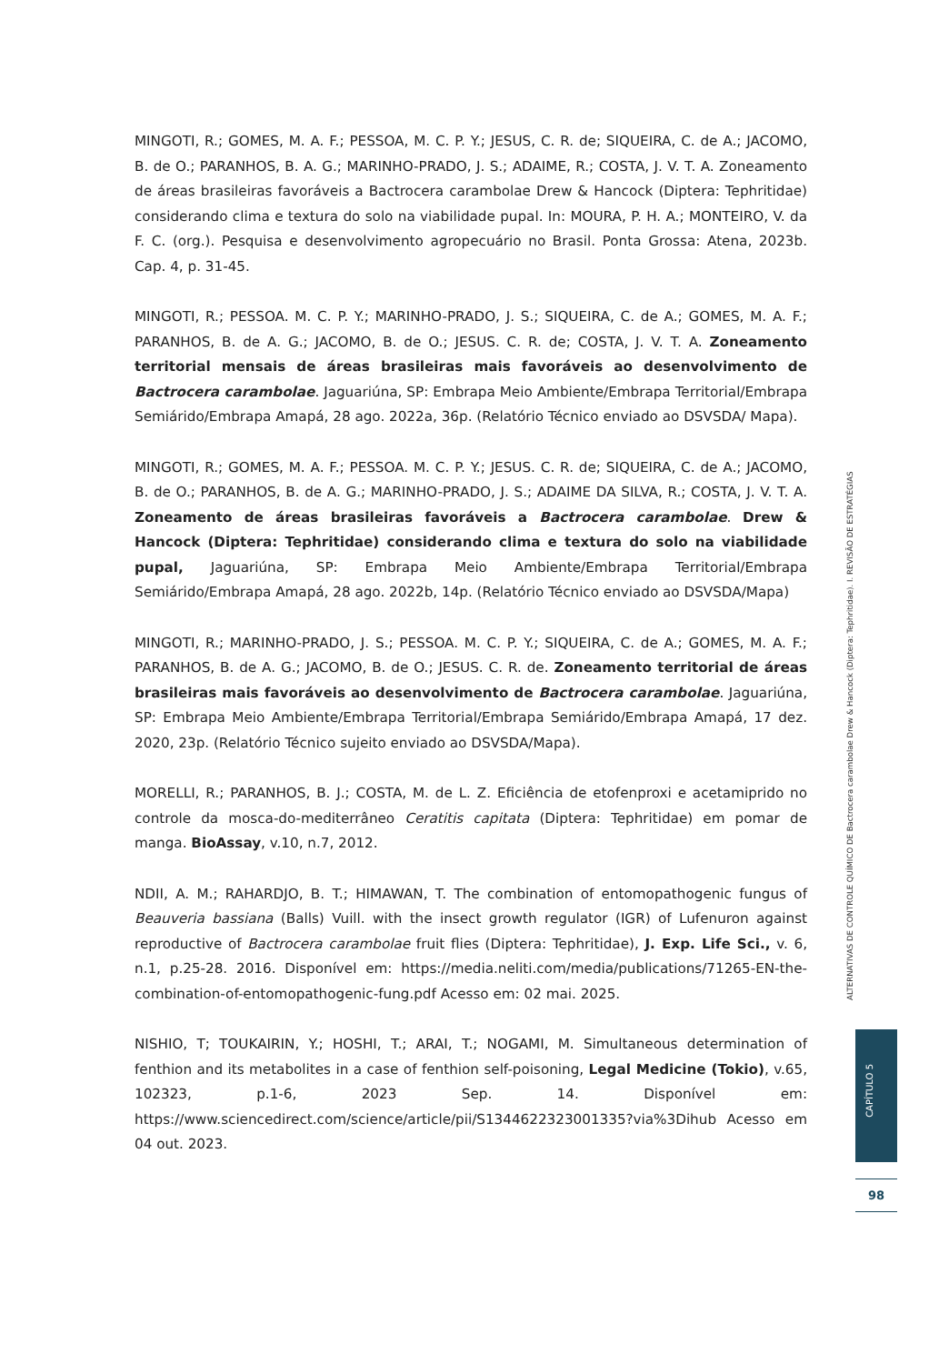MINGOTI, R.; GOMES, M. A. F.; PESSOA, M. C. P. Y.; JESUS, C. R. de; SIQUEIRA, C. de A.; JACOMO, B. de O.; PARANHOS, B. A. G.; MARINHO-PRADO, J. S.; ADAIME, R.; COSTA, J. V. T. A. Zoneamento de áreas brasileiras favoráveis a Bactrocera carambolae Drew & Hancock (Diptera: Tephritidae) considerando clima e textura do solo na viabilidade pupal. In: MOURA, P. H. A.; MONTEIRO, V. da F. C. (org.). Pesquisa e desenvolvimento agropecuário no Brasil. Ponta Grossa: Atena, 2023b. Cap. 4, p. 31-45.
MINGOTI, R.; PESSOA. M. C. P. Y.; MARINHO-PRADO, J. S.; SIQUEIRA, C. de A.; GOMES, M. A. F.; PARANHOS, B. de A. G.; JACOMO, B. de O.; JESUS. C. R. de; COSTA, J. V. T. A. Zoneamento territorial mensais de áreas brasileiras mais favoráveis ao desenvolvimento de Bactrocera carambolae. Jaguariúna, SP: Embrapa Meio Ambiente/Embrapa Territorial/Embrapa Semiárido/Embrapa Amapá, 28 ago. 2022a, 36p. (Relatório Técnico enviado ao DSVSDA/ Mapa).
MINGOTI, R.; GOMES, M. A. F.; PESSOA. M. C. P. Y.; JESUS. C. R. de; SIQUEIRA, C. de A.; JACOMO, B. de O.; PARANHOS, B. de A. G.; MARINHO-PRADO, J. S.; ADAIME DA SILVA, R.; COSTA, J. V. T. A. Zoneamento de áreas brasileiras favoráveis a Bactrocera carambolae. Drew & Hancock (Diptera: Tephritidae) considerando clima e textura do solo na viabilidade pupal, Jaguariúna, SP: Embrapa Meio Ambiente/Embrapa Territorial/Embrapa Semiárido/Embrapa Amapá, 28 ago. 2022b, 14p. (Relatório Técnico enviado ao DSVSDA/Mapa)
MINGOTI, R.; MARINHO-PRADO, J. S.; PESSOA. M. C. P. Y.; SIQUEIRA, C. de A.; GOMES, M. A. F.; PARANHOS, B. de A. G.; JACOMO, B. de O.; JESUS. C. R. de. Zoneamento territorial de áreas brasileiras mais favoráveis ao desenvolvimento de Bactrocera carambolae. Jaguariúna, SP: Embrapa Meio Ambiente/Embrapa Territorial/Embrapa Semiárido/Embrapa Amapá, 17 dez. 2020, 23p. (Relatório Técnico sujeito enviado ao DSVSDA/Mapa).
MORELLI, R.; PARANHOS, B. J.; COSTA, M. de L. Z. Eficiência de etofenproxi e acetamiprido no controle da mosca-do-mediterrâneo Ceratitis capitata (Diptera: Tephritidae) em pomar de manga. BioAssay, v.10, n.7, 2012.
NDII, A. M.; RAHARDJO, B. T.; HIMAWAN, T. The combination of entomopathogenic fungus of Beauveria bassiana (Balls) Vuill. with the insect growth regulator (IGR) of Lufenuron against reproductive of Bactrocera carambolae fruit flies (Diptera: Tephritidae), J. Exp. Life Sci., v. 6, n.1, p.25-28. 2016. Disponível em: https://media.neliti.com/media/publications/71265-EN-the-combination-of-entomopathogenic-fung.pdf Acesso em: 02 mai. 2025.
NISHIO, T; TOUKAIRIN, Y.; HOSHI, T.; ARAI, T.; NOGAMI, M. Simultaneous determination of fenthion and its metabolites in a case of fenthion self-poisoning, Legal Medicine (Tokio), v.65, 102323, p.1-6, 2023 Sep. 14. Disponível em: https://www.sciencedirect.com/science/article/pii/S1344622323001335?via%3Dihub Acesso em 04 out. 2023.
ALTERNATIVAS DE CONTROLE QUÍMICO DE Bactrocera carambolae Drew & Hancock (Diptera: Tephritidae). I. REVISÃO DE ESTRATÉGIAS
CAPÍTULO 5
98